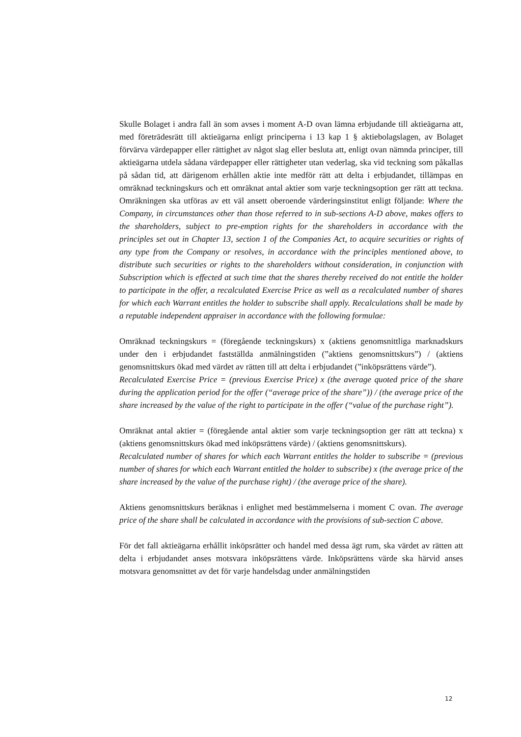Skulle Bolaget i andra fall än som avses i moment A-D ovan lämna erbjudande till aktieägarna att, med företrädesrätt till aktieägarna enligt principerna i 13 kap 1 § aktiebolagslagen, av Bolaget förvärva värdepapper eller rättighet av något slag eller besluta att, enligt ovan nämnda principer, till aktieägarna utdela sådana värdepapper eller rättigheter utan vederlag, ska vid teckning som påkallas på sådan tid, att därigenom erhållen aktie inte medför rätt att delta i erbjudandet, tillämpas en omräknad teckningskurs och ett omräknat antal aktier som varje teckningsoption ger rätt att teckna. Omräkningen ska utföras av ett väl ansett oberoende värderingsinstitut enligt följande: Where the Company, in circumstances other than those referred to in sub-sections A-D above, makes offers to the shareholders, subject to pre-emption rights for the shareholders in accordance with the principles set out in Chapter 13, section 1 of the Companies Act, to acquire securities or rights of any type from the Company or resolves, in accordance with the principles mentioned above, to distribute such securities or rights to the shareholders without consideration, in conjunction with Subscription which is effected at such time that the shares thereby received do not entitle the holder to participate in the offer, a recalculated Exercise Price as well as a recalculated number of shares for which each Warrant entitles the holder to subscribe shall apply. Recalculations shall be made by a reputable independent appraiser in accordance with the following formulae:
Omräknad teckningskurs = (föregående teckningskurs) x (aktiens genomsnittliga marknadskurs under den i erbjudandet fastställda anmälningstiden (”aktiens genomsnittskurs”) / (aktiens genomsnittskurs ökad med värdet av rätten till att delta i erbjudandet (”inköpsrättens värde”).
Recalculated Exercise Price = (previous Exercise Price) x (the average quoted price of the share during the application period for the offer (“average price of the share”)) / (the average price of the share increased by the value of the right to participate in the offer (“value of the purchase right”).
Omräknat antal aktier = (föregående antal aktier som varje teckningsoption ger rätt att teckna) x (aktiens genomsnittskurs ökad med inköpsrättens värde) / (aktiens genomsnittskurs).
Recalculated number of shares for which each Warrant entitles the holder to subscribe = (previous number of shares for which each Warrant entitled the holder to subscribe) x (the average price of the share increased by the value of the purchase right) / (the average price of the share).
Aktiens genomsnittskurs beräknas i enlighet med bestämmelserna i moment C ovan. The average price of the share shall be calculated in accordance with the provisions of sub-section C above.
För det fall aktieägarna erhållit inköpsrätter och handel med dessa ägt rum, ska värdet av rätten att delta i erbjudandet anses motsvara inköpsrättens värde. Inköpsrättens värde ska härvid anses motsvara genomsnittet av det för varje handelsdag under anmälningstiden
12